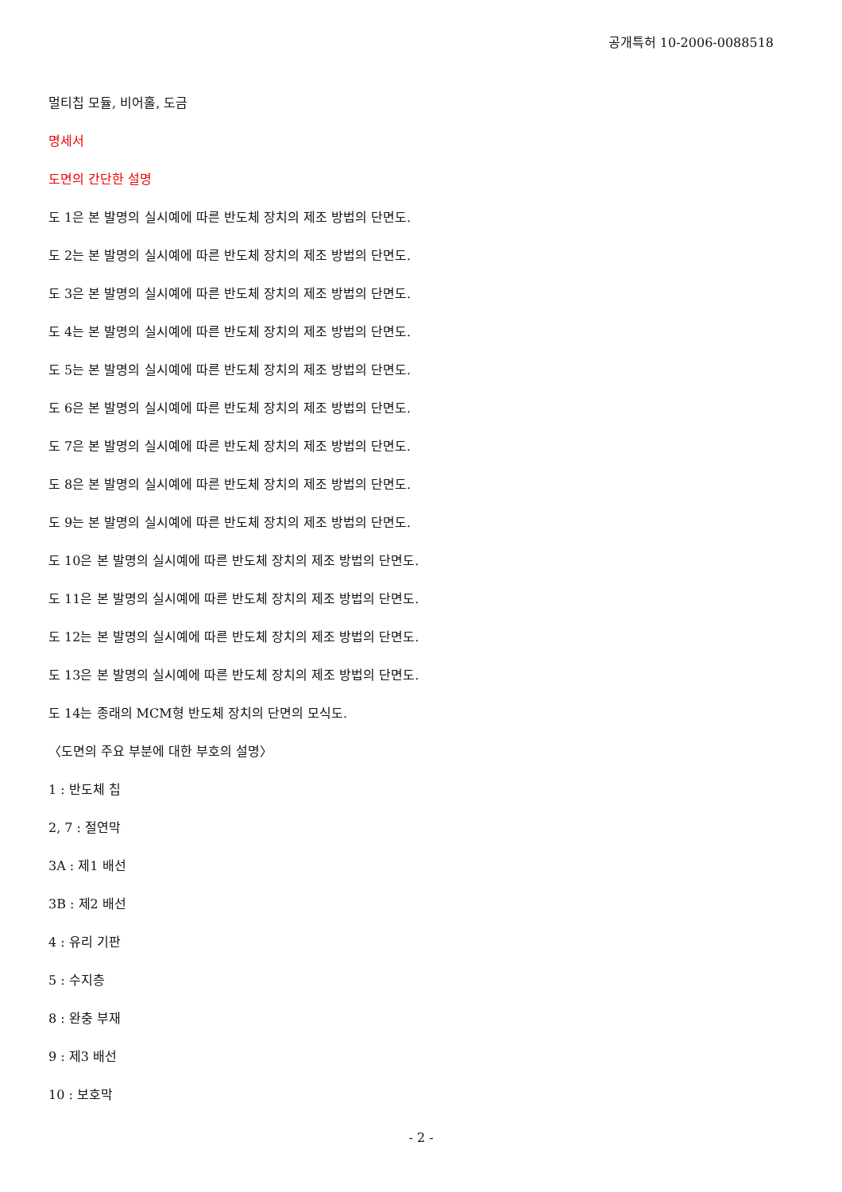공개특허 10-2006-0088518
멀티칩 모듈, 비어홀, 도금
명세서
도면의 간단한 설명
도 1은 본 발명의 실시예에 따른 반도체 장치의 제조 방법의 단면도.
도 2는 본 발명의 실시예에 따른 반도체 장치의 제조 방법의 단면도.
도 3은 본 발명의 실시예에 따른 반도체 장치의 제조 방법의 단면도.
도 4는 본 발명의 실시예에 따른 반도체 장치의 제조 방법의 단면도.
도 5는 본 발명의 실시예에 따른 반도체 장치의 제조 방법의 단면도.
도 6은 본 발명의 실시예에 따른 반도체 장치의 제조 방법의 단면도.
도 7은 본 발명의 실시예에 따른 반도체 장치의 제조 방법의 단면도.
도 8은 본 발명의 실시예에 따른 반도체 장치의 제조 방법의 단면도.
도 9는 본 발명의 실시예에 따른 반도체 장치의 제조 방법의 단면도.
도 10은 본 발명의 실시예에 따른 반도체 장치의 제조 방법의 단면도.
도 11은 본 발명의 실시예에 따른 반도체 장치의 제조 방법의 단면도.
도 12는 본 발명의 실시예에 따른 반도체 장치의 제조 방법의 단면도.
도 13은 본 발명의 실시예에 따른 반도체 장치의 제조 방법의 단면도.
도 14는 종래의 MCM형 반도체 장치의 단면의 모식도.
〈도면의 주요 부분에 대한 부호의 설명〉
1 : 반도체 칩
2, 7 : 절연막
3A : 제1 배선
3B : 제2 배선
4 : 유리 기판
5 : 수지층
8 : 완충 부재
9 : 제3 배선
10 : 보호막
- 2 -